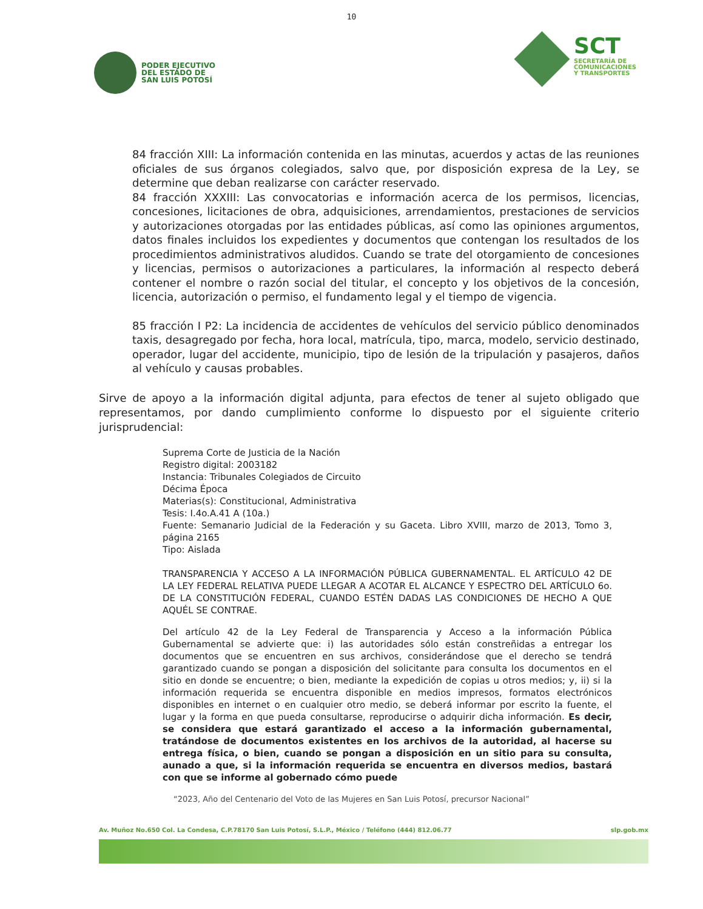10
PODER EJECUTIVO
DEL ESTADO DE
SAN LUIS POTOSÍ
SCT
SECRETARÍA DE
COMUNICACIONES
Y TRANSPORTES
84 fracción XIII: La información contenida en las minutas, acuerdos y actas de las reuniones oficiales de sus órganos colegiados, salvo que, por disposición expresa de la Ley, se determine que deban realizarse con carácter reservado.
84 fracción XXXIII: Las convocatorias e información acerca de los permisos, licencias, concesiones, licitaciones de obra, adquisiciones, arrendamientos, prestaciones de servicios y autorizaciones otorgadas por las entidades públicas, así como las opiniones argumentos, datos finales incluidos los expedientes y documentos que contengan los resultados de los procedimientos administrativos aludidos. Cuando se trate del otorgamiento de concesiones y licencias, permisos o autorizaciones a particulares, la información al respecto deberá contener el nombre o razón social del titular, el concepto y los objetivos de la concesión, licencia, autorización o permiso, el fundamento legal y el tiempo de vigencia.
85 fracción I P2: La incidencia de accidentes de vehículos del servicio público denominados taxis, desagregado por fecha, hora local, matrícula, tipo, marca, modelo, servicio destinado, operador, lugar del accidente, municipio, tipo de lesión de la tripulación y pasajeros, daños al vehículo y causas probables.
Sirve de apoyo a la información digital adjunta, para efectos de tener al sujeto obligado que representamos, por dando cumplimiento conforme lo dispuesto por el siguiente criterio jurisprudencial:
Suprema Corte de Justicia de la Nación
Registro digital: 2003182
Instancia: Tribunales Colegiados de Circuito
Décima Época
Materias(s): Constitucional, Administrativa
Tesis: I.4o.A.41 A (10a.)
Fuente: Semanario Judicial de la Federación y su Gaceta. Libro XVIII, marzo de 2013, Tomo 3, página 2165
Tipo: Aislada
TRANSPARENCIA Y ACCESO A LA INFORMACIÓN PÚBLICA GUBERNAMENTAL. EL ARTÍCULO 42 DE LA LEY FEDERAL RELATIVA PUEDE LLEGAR A ACOTAR EL ALCANCE Y ESPECTRO DEL ARTÍCULO 6o. DE LA CONSTITUCIÓN FEDERAL, CUANDO ESTÉN DADAS LAS CONDICIONES DE HECHO A QUE AQUÉL SE CONTRAE.
Del artículo 42 de la Ley Federal de Transparencia y Acceso a la información Pública Gubernamental se advierte que: i) las autoridades sólo están constreñidas a entregar los documentos que se encuentren en sus archivos, considerándose que el derecho se tendrá garantizado cuando se pongan a disposición del solicitante para consulta los documentos en el sitio en donde se encuentre; o bien, mediante la expedición de copias u otros medios; y, ii) si la información requerida se encuentra disponible en medios impresos, formatos electrónicos disponibles en internet o en cualquier otro medio, se deberá informar por escrito la fuente, el lugar y la forma en que pueda consultarse, reproducirse o adquirir dicha información. Es decir, se considera que estará garantizado el acceso a la información gubernamental, tratándose de documentos existentes en los archivos de la autoridad, al hacerse su entrega física, o bien, cuando se pongan a disposición en un sitio para su consulta, aunado a que, si la información requerida se encuentra en diversos medios, bastará con que se informe al gobernado cómo puede
“2023, Año del Centenario del Voto de las Mujeres en San Luis Potosí, precursor Nacional”
Av. Muñoz No.650 Col. La Condesa, C.P.78170 San Luis Potosí, S.L.P., México / Teléfono (444) 812.06.77 slp.gob.mx